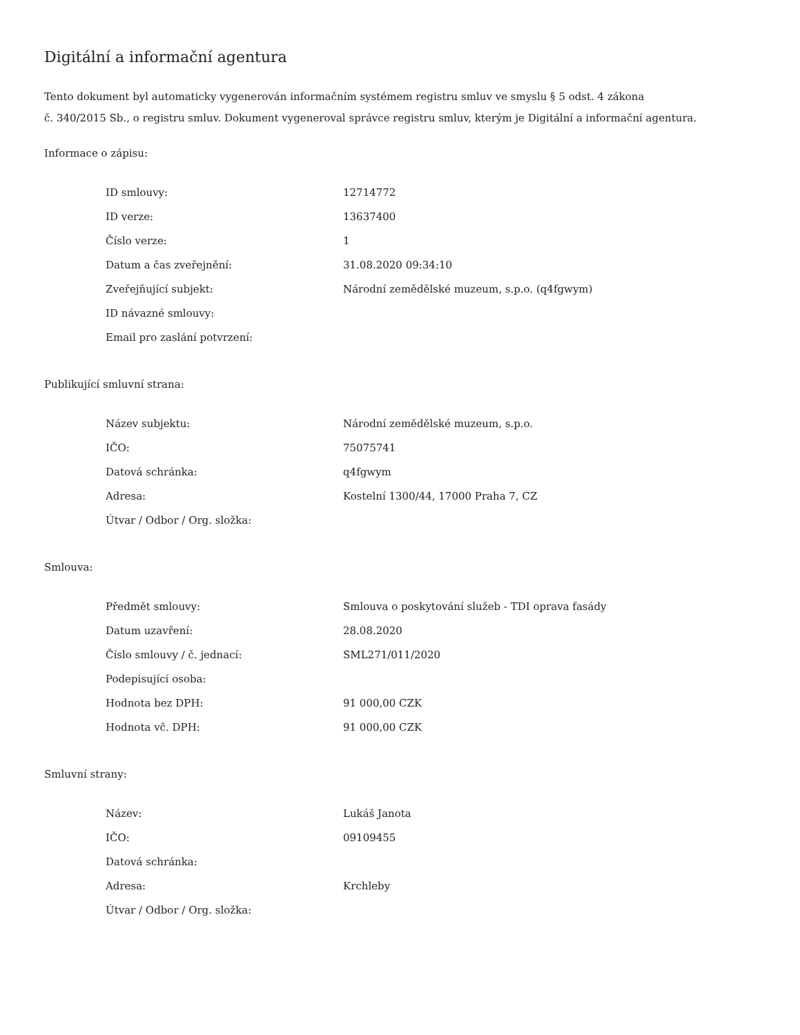Digitální a informační agentura
Tento dokument byl automaticky vygenerován informačním systémem registru smluv ve smyslu § 5 odst. 4 zákona
č. 340/2015 Sb., o registru smluv. Dokument vygeneroval správce registru smluv, kterým je Digitální a informační agentura.
Informace o zápisu:
| ID smlouvy: | 12714772 |
| ID verze: | 13637400 |
| Číslo verze: | 1 |
| Datum a čas zveřejnění: | 31.08.2020 09:34:10 |
| Zveřejňující subjekt: | Národní zemědělské muzeum, s.p.o. (q4fgwym) |
| ID návazné smlouvy: | |
| Email pro zaslání potvrzení: | |
Publikující smluvní strana:
| Název subjektu: | Národní zemědělské muzeum, s.p.o. |
| IČO: | 75075741 |
| Datová schránka: | q4fgwym |
| Adresa: | Kostelní 1300/44, 17000 Praha 7, CZ |
| Útvar / Odbor / Org. složka: | |
Smlouva:
| Předmět smlouvy: | Smlouva o poskytování služeb - TDI oprava fasády |
| Datum uzavření: | 28.08.2020 |
| Číslo smlouvy / č. jednací: | SML271/011/2020 |
| Podepisující osoba: | |
| Hodnota bez DPH: | 91 000,00 CZK |
| Hodnota vč. DPH: | 91 000,00 CZK |
Smluvní strany:
| Název: | Lukáš Janota |
| IČO: | 09109455 |
| Datová schránka: | |
| Adresa: | Krchleby |
| Útvar / Odbor / Org. složka: | |